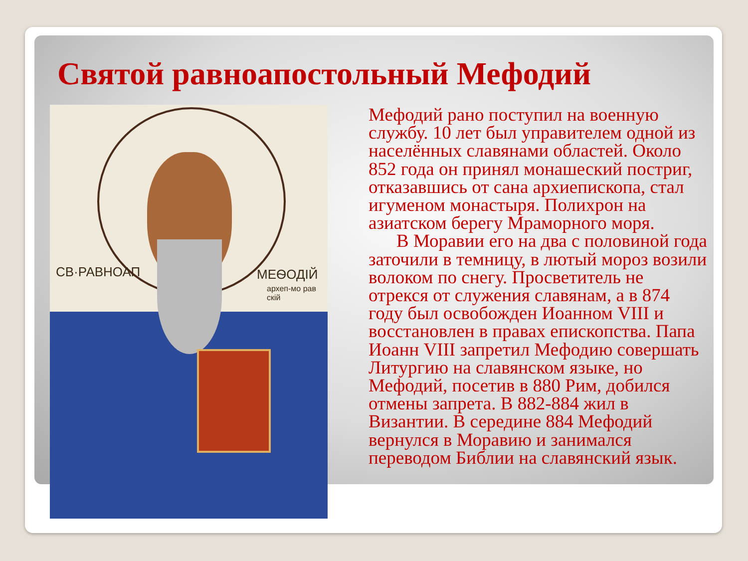Святой равноапостольный Мефодий
СВ·РАВНОАП МЕѲОДІЙ
археп-мо рав скій
Мефодий рано поступил на военную службу. 10 лет был управителем одной из населённых славянами областей. Около 852 года он принял монашеский постриг, отказавшись от сана архиепископа, стал игуменом монастыря. Полихрон на азиатском берегу Мраморного моря.
В Моравии его на два с половиной года заточили в темницу, в лютый мороз возили волоком по снегу. Просветитель не отрекся от служения славянам, а в 874 году был освобожден Иоанном VIII и восстановлен в правах епископства. Папа Иоанн VIII запретил Мефодию совершать Литургию на славянском языке, но Мефодий, посетив в 880 Рим, добился отмены запрета. В 882-884 жил в Византии. В середине 884 Мефодий вернулся в Моравию и занимался переводом Библии на славянский язык.